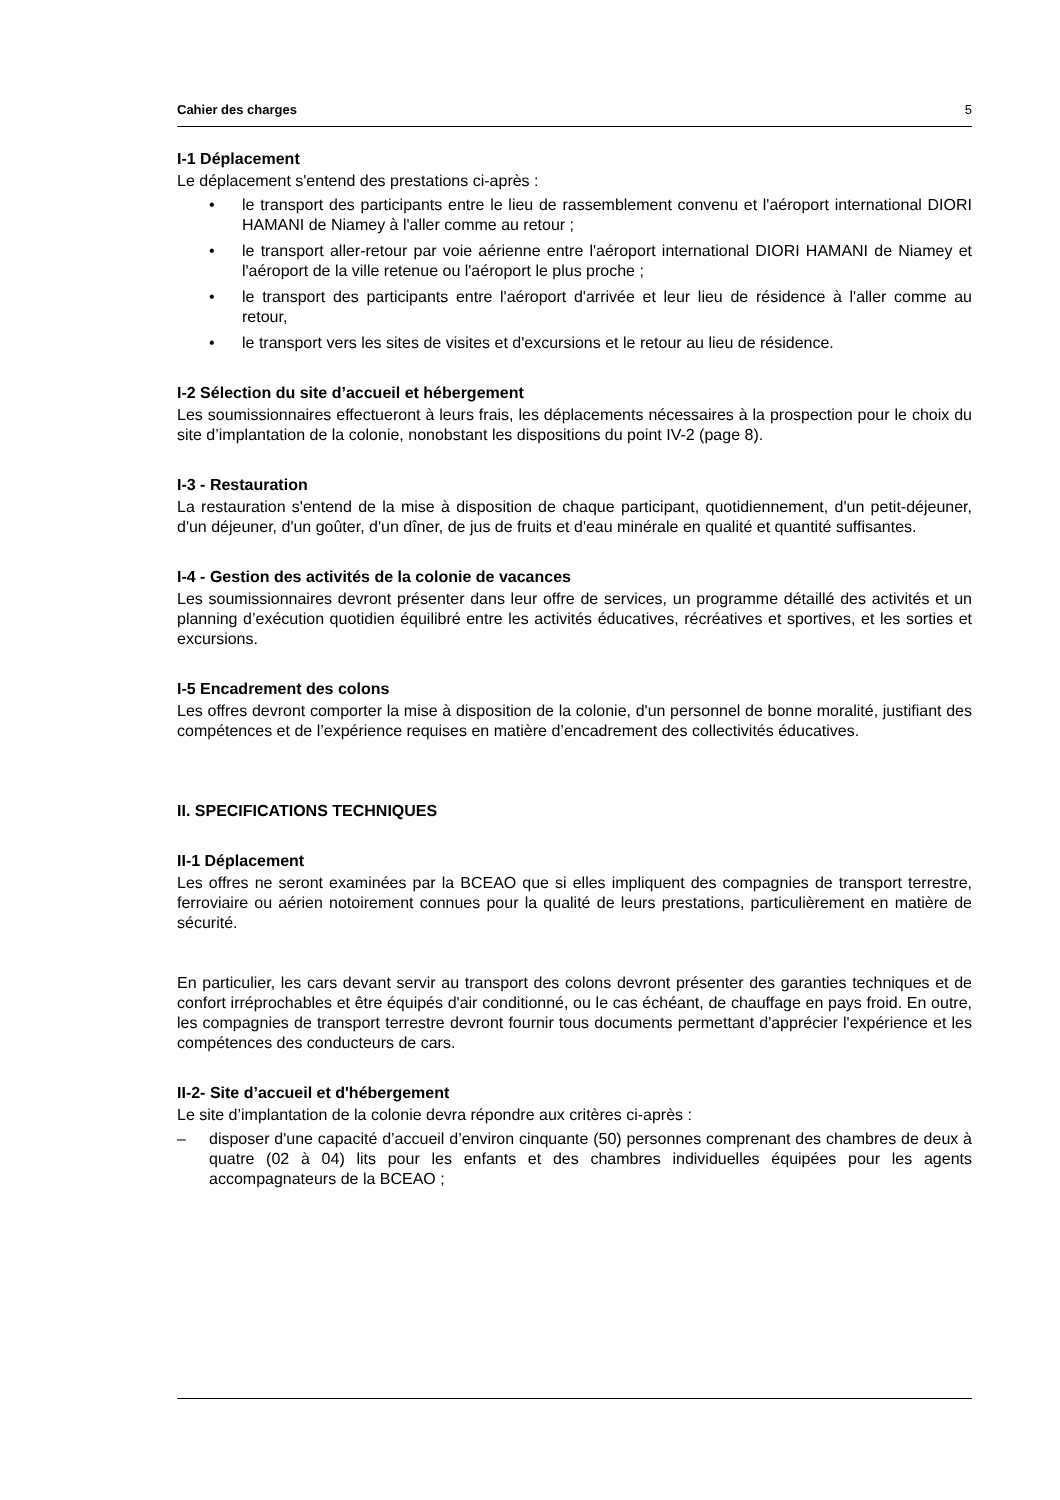Cahier des charges 5
I-1 Déplacement
Le déplacement s'entend des prestations ci-après :
• le transport des participants entre le lieu de rassemblement convenu et l'aéroport international DIORI HAMANI de Niamey à l'aller comme au retour ;
• le transport aller-retour par voie aérienne entre l'aéroport international DIORI HAMANI de Niamey et l'aéroport de la ville retenue ou l'aéroport le plus proche ;
• le transport des participants entre l'aéroport d'arrivée et leur lieu de résidence à l'aller comme au retour,
• le transport vers les sites de visites et d'excursions et le retour au lieu de résidence.
I-2 Sélection du site d’accueil et hébergement
Les soumissionnaires effectueront à leurs frais, les déplacements nécessaires à la prospection pour le choix du site d’implantation de la colonie, nonobstant les dispositions du point IV-2 (page 8).
I-3 - Restauration
La restauration s'entend de la mise à disposition de chaque participant, quotidiennement, d'un petit-déjeuner, d'un déjeuner, d'un goûter, d'un dîner, de jus de fruits et d'eau minérale en qualité et quantité suffisantes.
I-4 - Gestion des activités de la colonie de vacances
Les soumissionnaires devront présenter dans leur offre de services, un programme détaillé des activités et un planning d’exécution quotidien équilibré entre les activités éducatives, récréatives et sportives, et les sorties et excursions.
I-5 Encadrement des colons
Les offres devront comporter la mise à disposition de la colonie, d'un personnel de bonne moralité, justifiant des compétences et de l’expérience requises en matière d’encadrement des collectivités éducatives.
II. SPECIFICATIONS TECHNIQUES
II-1 Déplacement
Les offres ne seront examinées par la BCEAO que si elles impliquent des compagnies de transport terrestre, ferroviaire ou aérien notoirement connues pour la qualité de leurs prestations, particulièrement en matière de sécurité.
En particulier, les cars devant servir au transport des colons devront présenter des garanties techniques et de confort irréprochables et être équipés d'air conditionné, ou le cas échéant, de chauffage en pays froid. En outre, les compagnies de transport terrestre devront fournir tous documents permettant d'apprécier l'expérience et les compétences des conducteurs de cars.
II-2- Site d’accueil et d'hébergement
Le site d’implantation de la colonie devra répondre aux critères ci-après :
– disposer d'une capacité d’accueil d’environ cinquante (50) personnes comprenant des chambres de deux à quatre (02 à 04) lits pour les enfants et des chambres individuelles équipées pour les agents accompagnateurs de la BCEAO ;